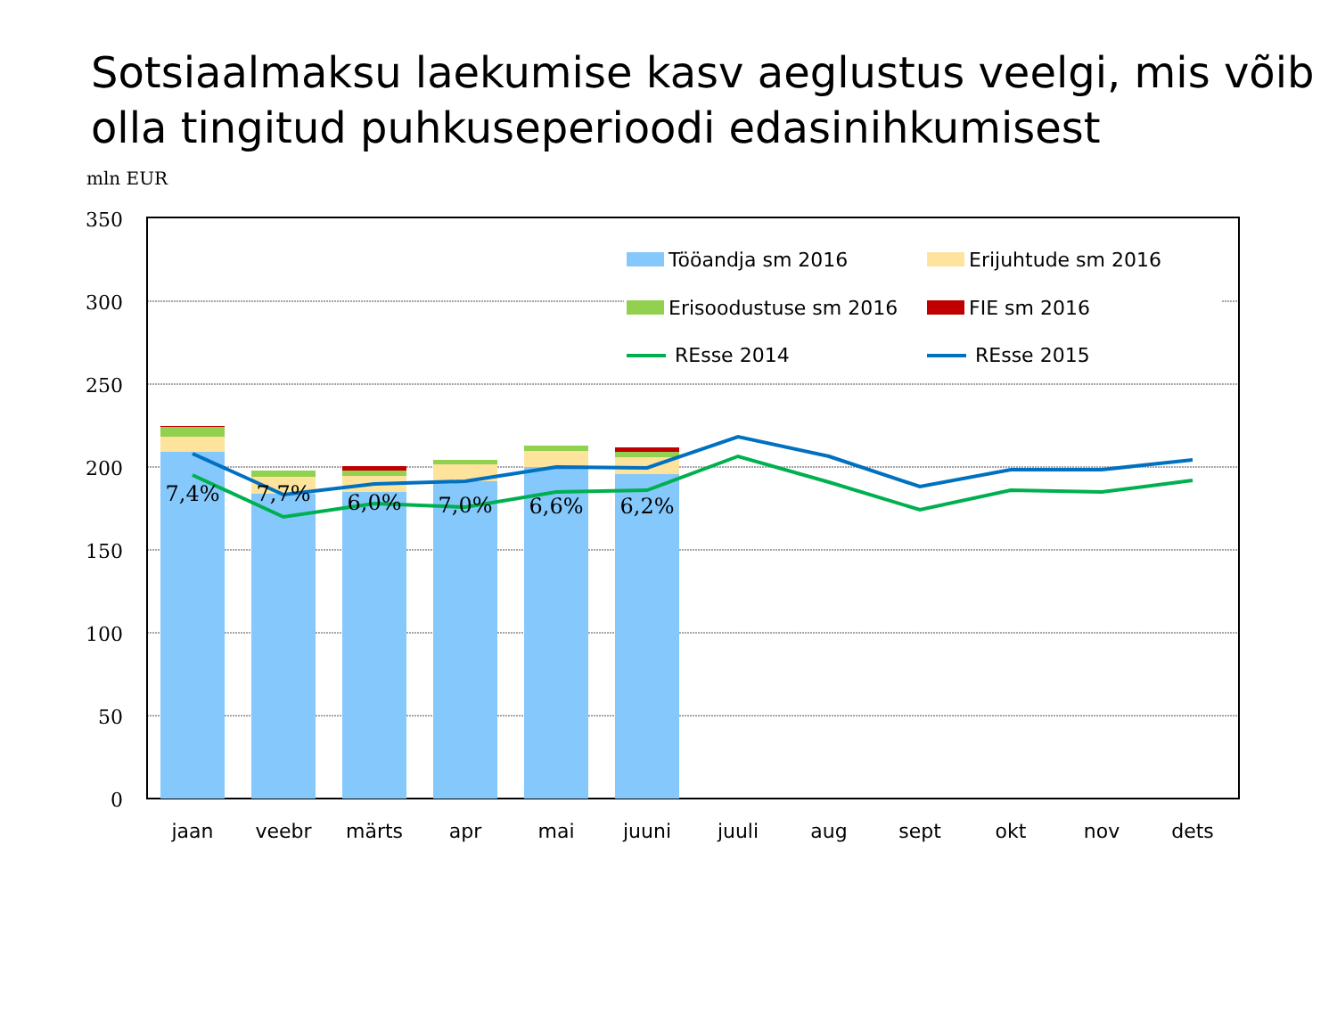Sotsiaalmaksu laekumise kasv aeglustus veelgi, mis võib olla tingitud puhkuseperioodi edasinihkumisest
mln EUR
350
300
250
200
150
100
50
0
7,4%
7,7%
6,0%
7,0%
6,6%
6,2%
jaan
veebr
märts
apr
mai
juuni
juuli
aug
sept
okt
nov
dets
Tööandja sm 2016
Erijuhtude sm 2016
Erisoodustuse sm 2016
FIE sm 2016
REsse 2014
REsse 2015